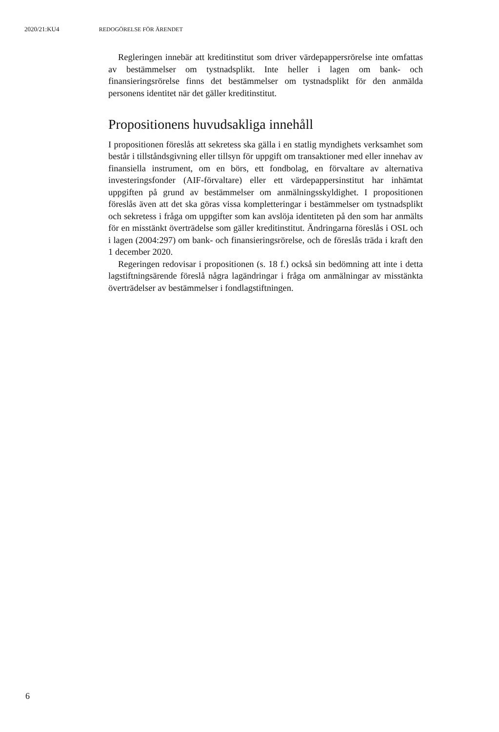2020/21:KU4 REDOGÖRELSE FÖR ÄRENDET
Regleringen innebär att kreditinstitut som driver värdepappersrörelse inte omfattas av bestämmelser om tystnadsplikt. Inte heller i lagen om bank- och finansieringsrörelse finns det bestämmelser om tystnadsplikt för den anmälda personens identitet när det gäller kreditinstitut.
Propositionens huvudsakliga innehåll
I propositionen föreslås att sekretess ska gälla i en statlig myndighets verksamhet som består i tillståndsgivning eller tillsyn för uppgift om transaktioner med eller innehav av finansiella instrument, om en börs, ett fondbolag, en förvaltare av alternativa investeringsfonder (AIF-förvaltare) eller ett värdepappersinstitut har inhämtat uppgiften på grund av bestämmelser om anmälningsskyldighet. I propositionen föreslås även att det ska göras vissa kompletteringar i bestämmelser om tystnadsplikt och sekretess i fråga om uppgifter som kan avslöja identiteten på den som har anmälts för en misstänkt överträdelse som gäller kreditinstitut. Ändringarna föreslås i OSL och i lagen (2004:297) om bank- och finansieringsrörelse, och de föreslås träda i kraft den 1 december 2020.
Regeringen redovisar i propositionen (s. 18 f.) också sin bedömning att inte i detta lagstiftningsärende föreslå några lagändringar i fråga om anmälningar av misstänkta överträdelser av bestämmelser i fondlagstiftningen.
6